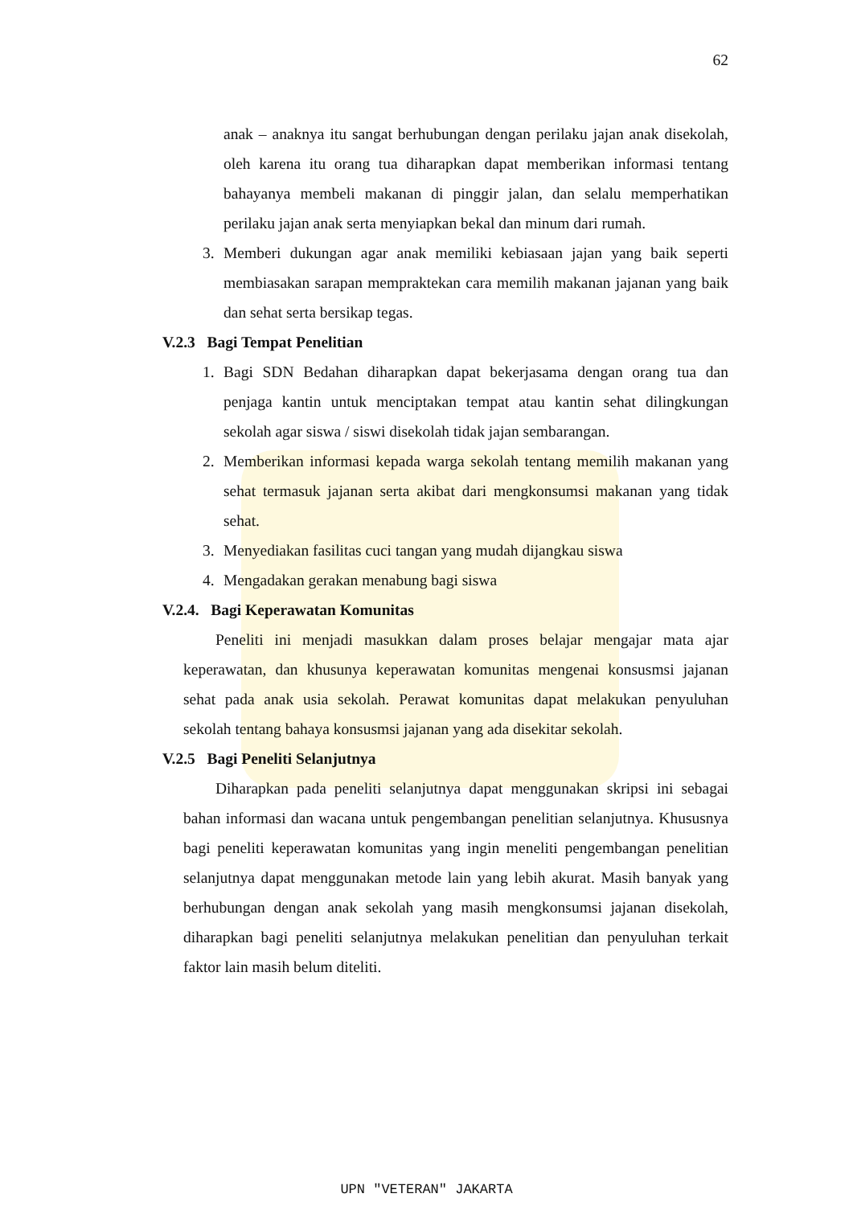62
anak – anaknya itu sangat berhubungan dengan perilaku jajan anak disekolah, oleh karena itu orang tua diharapkan dapat memberikan informasi tentang bahayanya membeli makanan di pinggir jalan, dan selalu memperhatikan perilaku jajan anak serta menyiapkan bekal dan minum dari rumah.
3. Memberi dukungan agar anak memiliki kebiasaan jajan yang baik seperti membiasakan sarapan mempraktekan cara memilih makanan jajanan yang baik dan sehat serta bersikap tegas.
V.2.3 Bagi Tempat Penelitian
1. Bagi SDN Bedahan diharapkan dapat bekerjasama dengan orang tua dan penjaga kantin untuk menciptakan tempat atau kantin sehat dilingkungan sekolah agar siswa / siswi disekolah tidak jajan sembarangan.
2. Memberikan informasi kepada warga sekolah tentang memilih makanan yang sehat termasuk jajanan serta akibat dari mengkonsumsi makanan yang tidak sehat.
3. Menyediakan fasilitas cuci tangan yang mudah dijangkau siswa
4. Mengadakan gerakan menabung bagi siswa
V.2.4. Bagi Keperawatan Komunitas
Peneliti ini menjadi masukkan dalam proses belajar mengajar mata ajar keperawatan, dan khusunya keperawatan komunitas mengenai konsusmsi jajanan sehat pada anak usia sekolah. Perawat komunitas dapat melakukan penyuluhan sekolah tentang bahaya konsusmsi jajanan yang ada disekitar sekolah.
V.2.5 Bagi Peneliti Selanjutnya
Diharapkan pada peneliti selanjutnya dapat menggunakan skripsi ini sebagai bahan informasi dan wacana untuk pengembangan penelitian selanjutnya. Khususnya bagi peneliti keperawatan komunitas yang ingin meneliti pengembangan penelitian selanjutnya dapat menggunakan metode lain yang lebih akurat. Masih banyak yang berhubungan dengan anak sekolah yang masih mengkonsumsi jajanan disekolah, diharapkan bagi peneliti selanjutnya melakukan penelitian dan penyuluhan terkait faktor lain masih belum diteliti.
UPN "VETERAN" JAKARTA